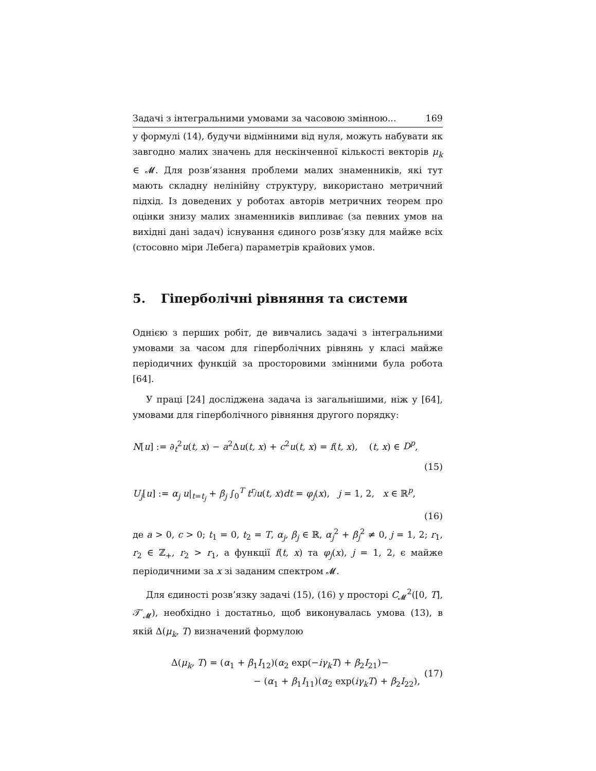Задачі з інтегральними умовами за часовою змінною... 169
у формулі (14), будучи відмінними від нуля, можуть набувати як завгодно малих значень для нескінченної кількості векторів μ<sub>k</sub> ∈ 𝓜. Для розв’язання проблеми малих знаменників, які тут мають складну нелінійну структуру, використано метричний підхід. Із доведених у роботах авторів метричних теорем про оцінки знизу малих знаменників випливає (за певних умов на вихідні дані задач) існування єдиного розв’язку для майже всіх (стосовно міри Лебега) параметрів крайових умов.
5. Гіперболічні рівняння та системи
Однією з перших робіт, де вивчались задачі з інтегральними умовами за часом для гіперболічних рівнянь у класі майже періодичних функцій за просторовими змінними була робота [64].
У праці [24] досліджена задача із загальнішими, ніж у [64], умовами для гіперболічного рівняння другого порядку:
N[u] := ∂<sub>t</sub><sup>2</sup>u(t, x) − a<sup>2</sup>Δu(t, x) + c<sup>2</sup>u(t, x) = f(t, x), (t, x) ∈ D<sup>p</sup>,
(15)
U<sub>j</sub>[u] := α<sub>j</sub> u|<sub>t=t<sub>j</sub></sub> + β<sub>j</sub> ∫<sub>0</sub><sup>T</sup> t<sup>r<sub>j</sub></sup>u(t, x)dt = φ<sub>j</sub>(x), j = 1, 2, x ∈ ℝ<sup>p</sup>,
(16)
де a > 0, c > 0; t<sub>1</sub> = 0, t<sub>2</sub> = T, α<sub>j</sub>, β<sub>j</sub> ∈ ℝ, α<sub>j</sub><sup>2</sup> + β<sub>j</sub><sup>2</sup> ≠ 0, j = 1, 2; r<sub>1</sub>, r<sub>2</sub> ∈ ℤ<sub>+</sub>, r<sub>2</sub> > r<sub>1</sub>, а функції f(t, x) та φ<sub>j</sub>(x), j = 1, 2, є майже періодичними за x зі заданим спектром 𝓜.
Для єдиності розв’язку задачі (15), (16) у просторі C<sub>𝓜</sub><sup>2</sup>([0, T], 𝒯′<sub>𝓜</sub>), необхідно і достатньо, щоб виконувалась умова (13), в якій Δ(μ<sub>k</sub>, T) визначений формулою
Δ(μ<sub>k</sub>, T) = (α<sub>1</sub> + β<sub>1</sub>I<sub>12</sub>)(α<sub>2</sub> exp(−iγ<sub>k</sub>T) + β<sub>2</sub>I<sub>21</sub>)−
− (α<sub>1</sub> + β<sub>1</sub>I<sub>11</sub>)(α<sub>2</sub> exp(iγ<sub>k</sub>T) + β<sub>2</sub>I<sub>22</sub>),
(17)